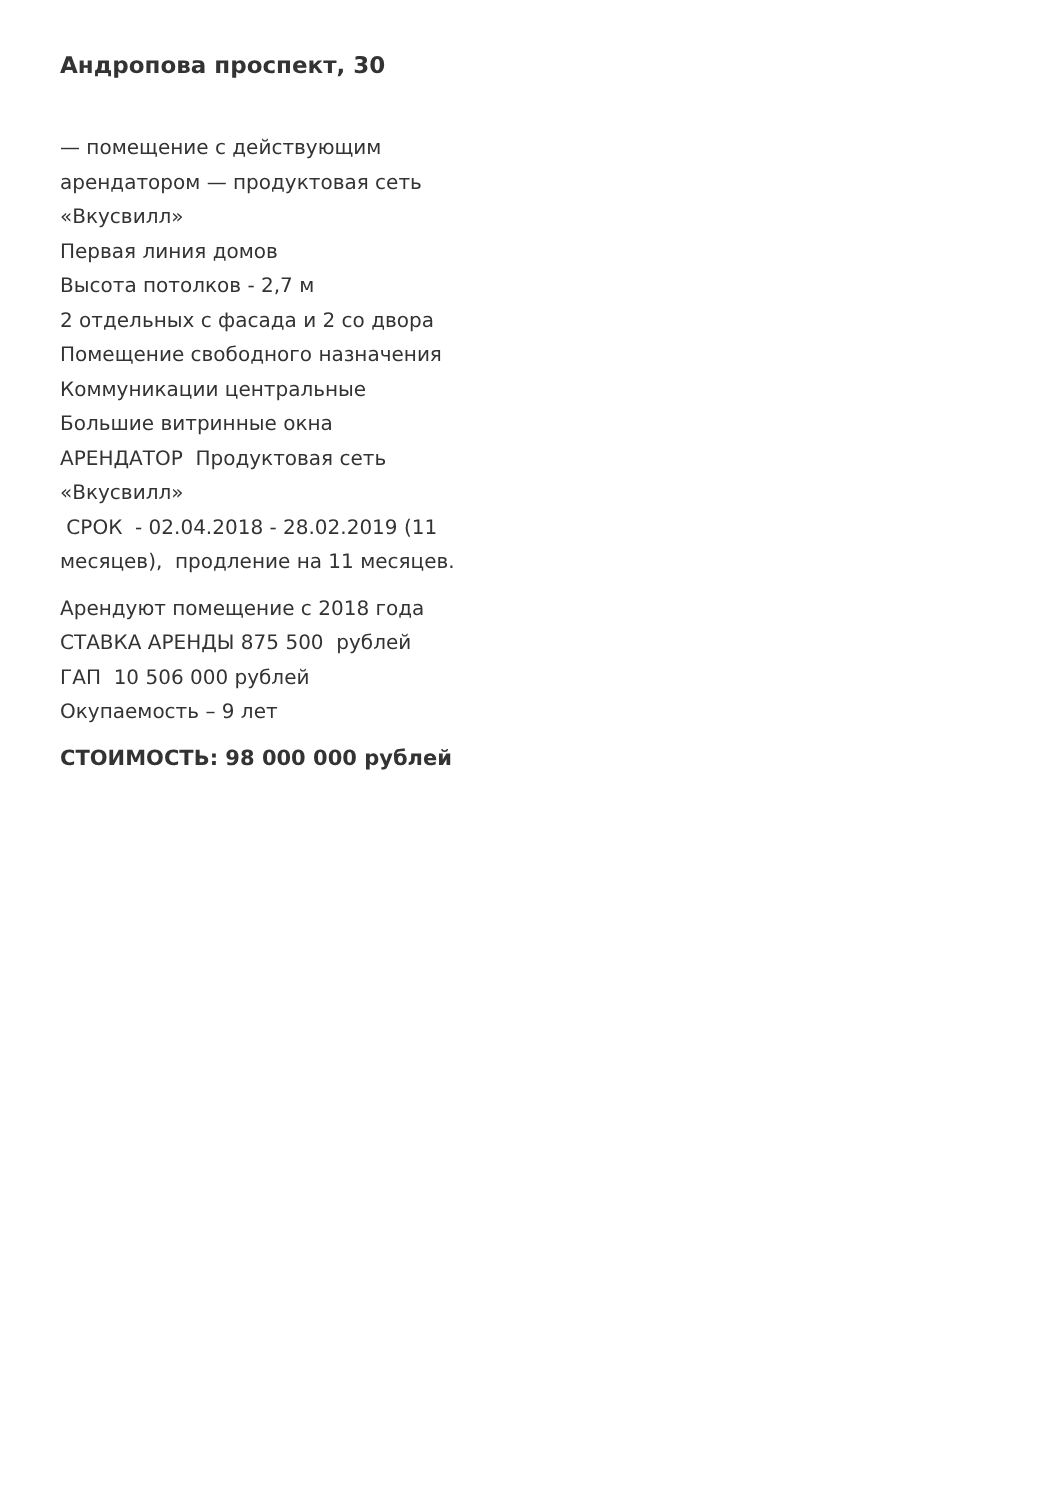Андропова проспект, 30
— помещение с действующим арендатором — продуктовая сеть «Вкусвилл»
Первая линия домов
Высота потолков - 2,7 м
2 отдельных с фасада и 2 со двора
Помещение свободного назначения
Коммуникации центральные
Большие витринные окна
АРЕНДАТОР Продуктовая сеть «Вкусвилл»
СРОК - 02.04.2018 - 28.02.2019 (11 месяцев), продление на 11 месяцев.
Арендуют помещение с 2018 года
СТАВКА АРЕНДЫ 875 500 рублей
ГАП 10 506 000 рублей
Окупаемость – 9 лет
СТОИМОСТЬ: 98 000 000 рублей